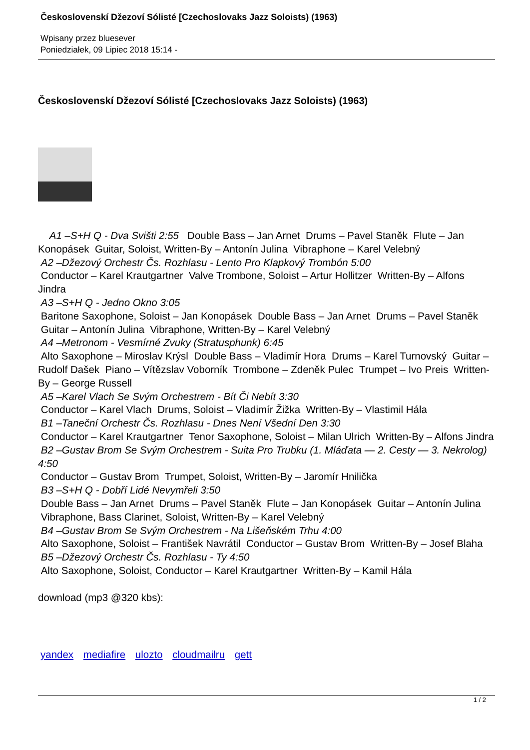Československí Džezoví Sólisté [Czechoslovaks Jazz Soloists) (1963)
Wpisany przez bluesever
Poniedziałek, 09 Lipiec 2018 15:14 -
Československí Džezoví Sólisté [Czechoslovaks Jazz Soloists) (1963)
A1 –S+H Q - Dva Svišti 2:55 Double Bass – Jan Arnet Drums – Pavel Staněk Flute – Jan Konopásek Guitar, Soloist, Written-By – Antonín Julina Vibraphone – Karel Velebný
A2 –Džezový Orchestr Čs. Rozhlasu - Lento Pro Klapkový Trombón 5:00
Conductor – Karel Krautgartner Valve Trombone, Soloist – Artur Hollitzer Written-By – Alfons Jindra
A3 –S+H Q - Jedno Okno 3:05
Baritone Saxophone, Soloist – Jan Konopásek Double Bass – Jan Arnet Drums – Pavel Staněk Guitar – Antonín Julina Vibraphone, Written-By – Karel Velebný
A4 –Metronom - Vesmírné Zvuky (Stratusphunk) 6:45
Alto Saxophone – Miroslav Krýsl Double Bass – Vladimír Hora Drums – Karel Turnovský Guitar – Rudolf Dašek Piano – Vítězslav Voborník Trombone – Zdeněk Pulec Trumpet – Ivo Preis Written-By – George Russell
A5 –Karel Vlach Se Svým Orchestrem - Bít Či Nebít 3:30
Conductor – Karel Vlach Drums, Soloist – Vladimír Žižka Written-By – Vlastimil Hála
B1 –Taneční Orchestr Čs. Rozhlasu - Dnes Není Všední Den 3:30
Conductor – Karel Krautgartner Tenor Saxophone, Soloist – Milan Ulrich Written-By – Alfons Jindra
B2 –Gustav Brom Se Svým Orchestrem - Suita Pro Trubku (1. Mláďata — 2. Cesty — 3. Nekrolog) 4:50
Conductor – Gustav Brom Trumpet, Soloist, Written-By – Jaromír Hnilička
B3 –S+H Q - Dobří Lidé Nevymřeli 3:50
Double Bass – Jan Arnet Drums – Pavel Staněk Flute – Jan Konopásek Guitar – Antonín Julina Vibraphone, Bass Clarinet, Soloist, Written-By – Karel Velebný
B4 –Gustav Brom Se Svým Orchestrem - Na Lišeňském Trhu 4:00
Alto Saxophone, Soloist – František Navrátil Conductor – Gustav Brom Written-By – Josef Blaha
B5 –Džezový Orchestr Čs. Rozhlasu - Ty 4:50
Alto Saxophone, Soloist, Conductor – Karel Krautgartner Written-By – Kamil Hála
download (mp3 @320 kbs):
yandex mediafire ulozto cloudmailru gett
1 / 2